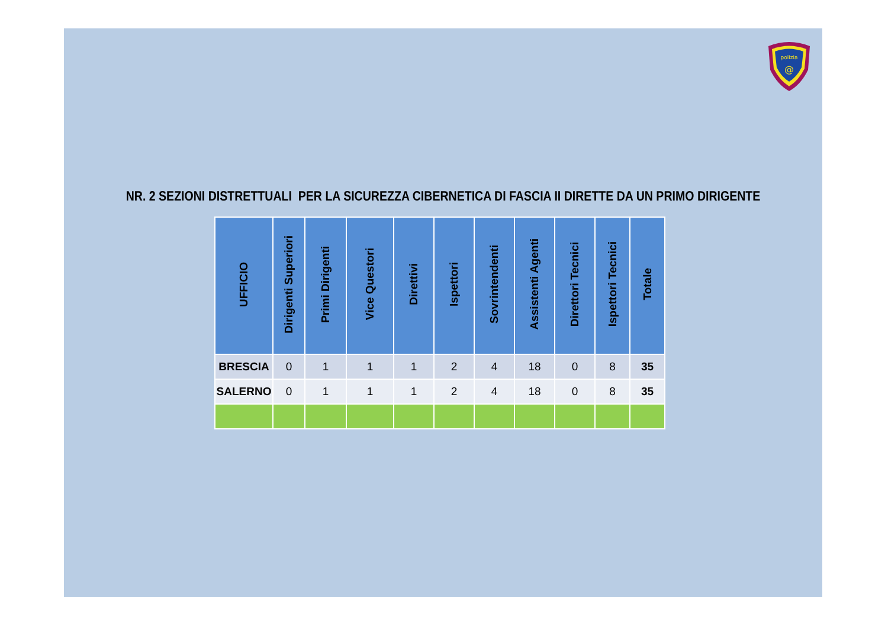polizia
@
NR. 2 SEZIONI DISTRETTUALI PER LA SICUREZZA CIBERNETICA DI FASCIA II DIRETTE DA UN PRIMO DIRIGENTE
| UFFICIO | Dirigenti Superiori | Primi Dirigenti | Vice Questori | Direttivi | Ispettori | Sovrintendenti | Assistenti Agenti | Direttori Tecnici | Ispettori Tecnici | Totale |
| --- | --- | --- | --- | --- | --- | --- | --- | --- | --- | --- |
| BRESCIA | 0 | 1 | 1 | 1 | 2 | 4 | 18 | 0 | 8 | 35 |
| SALERNO | 0 | 1 | 1 | 1 | 2 | 4 | 18 | 0 | 8 | 35 |